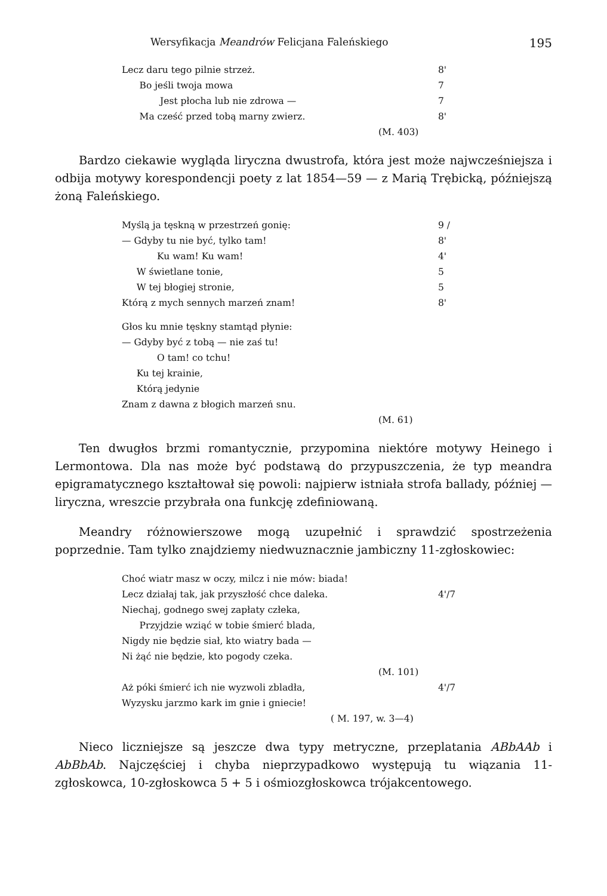Wersyfikacja Meandrów Felicjana Faleńskiego 195
Lecz daru tego pilnie strzeż. 8'
Bo jeśli twoja mowa 7
Jest płocha lub nie zdrowa — 7
Ma cześć przed tobą marny zwierz. 8'
(M. 403)
Bardzo ciekawie wygląda liryczna dwustrofa, która jest może najwcześniejsza i odbija motywy korespondencji poety z lat 1854—59 — z Marią Trębicką, późniejszą żoną Faleńskiego.
Myślą ja tęskną w przestrzeń gonię: 9 /
— Gdyby tu nie być, tylko tam! 8'
Ku wam! Ku wam! 4'
W świetlane tonie, 5
W tej błogiej stronie, 5
Którą z mych sennych marzeń znam! 8'
Głos ku mnie tęskny stamtąd płynie:
— Gdyby być z tobą — nie zaś tu!
O tam! co tchu!
Ku tej krainie,
Którą jedynie
Znam z dawna z błogich marzeń snu.
(M. 61)
Ten dwugłos brzmi romantycznie, przypomina niektóre motywy Heinego i Lermontowa. Dla nas może być podstawą do przypuszczenia, że typ meandra epigramatycznego kształtował się powoli: najpierw istniała strofa ballady, później — liryczna, wreszcie przybrała ona funkcję zdefiniowaną.
Meandry różnowierszowe mogą uzupełnić i sprawdzić spostrzeżenia poprzednie. Tam tylko znajdziemy niedwuznacznie jambiczny 11-zgłoskowiec:
Choć wiatr masz w oczy, milcz i nie mów: biada!
Lecz działaj tak, jak przyszłość chce daleka. 4'/7
Niechaj, godnego swej zapłaty człeka,
Przyjdzie wziąć w tobie śmierć blada,
Nigdy nie będzie siał, kto wiatry bada —
Ni żąć nie będzie, kto pogody czeka.
(M. 101)
Aż póki śmierć ich nie wyzwoli zbladła, 4'/7
Wyzysku jarzmo kark im gnie i gniecie!
( M. 197, w. 3—4)
Nieco liczniejsze są jeszcze dwa typy metryczne, przeplatania ABbAAb i AbBbAb. Najczęściej i chyba nieprzypadkowo występują tu wiązania 11-zgłoskowca, 10-zgłoskowca 5 + 5 i ośmiozgłoskowca trójakcentowego.